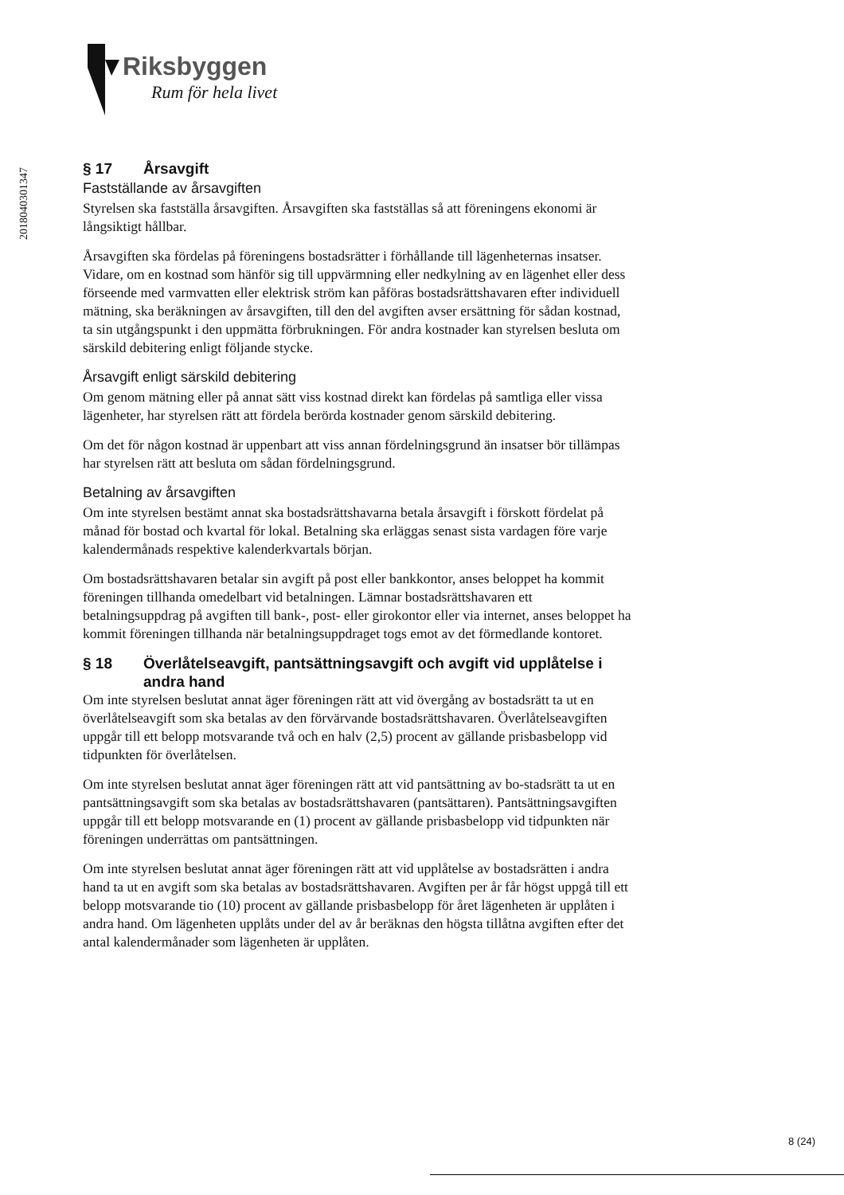Riksbyggen
Rum för hela livet
201804030134​7
§ 17 Årsavgift
Fastställande av årsavgiften
Styrelsen ska fastställa årsavgiften. Årsavgiften ska fastställas så att föreningens ekonomi är långsiktigt hållbar.
Årsavgiften ska fördelas på föreningens bostadsrätter i förhållande till lägenheternas insatser. Vidare, om en kostnad som hänför sig till uppvärmning eller nedkylning av en lägenhet eller dess förseende med varmvatten eller elektrisk ström kan påföras bostadsrättshavaren efter individuell mätning, ska beräkningen av årsavgiften, till den del avgiften avser ersättning för sådan kostnad, ta sin utgångspunkt i den uppmätta förbrukningen. För andra kostnader kan styrelsen besluta om särskild debitering enligt följande stycke.
Årsavgift enligt särskild debitering
Om genom mätning eller på annat sätt viss kostnad direkt kan fördelas på samtliga eller vissa lägenheter, har styrelsen rätt att fördela berörda kostnader genom särskild debitering.
Om det för någon kostnad är uppenbart att viss annan fördelningsgrund än insatser bör tillämpas har styrelsen rätt att besluta om sådan fördelningsgrund.
Betalning av årsavgiften
Om inte styrelsen bestämt annat ska bostadsrättshavarna betala årsavgift i förskott fördelat på månad för bostad och kvartal för lokal. Betalning ska erläggas senast sista vardagen före varje kalendermånads respektive kalenderkvartals början.
Om bostadsrättshavaren betalar sin avgift på post eller bankkontor, anses beloppet ha kommit föreningen tillhanda omedelbart vid betalningen. Lämnar bostadsrättshavaren ett betalningsuppdrag på avgiften till bank-, post- eller girokontor eller via internet, anses beloppet ha kommit föreningen tillhanda när betalningsuppdraget togs emot av det förmedlande kontoret.
§ 18 Överlåtelseavgift, pantsättningsavgift och avgift vid upplåtelse i andra hand
Om inte styrelsen beslutat annat äger föreningen rätt att vid övergång av bostadsrätt ta ut en överlåtelseavgift som ska betalas av den förvärvande bostadsrättshavaren. Överlåtelseavgiften uppgår till ett belopp motsvarande två och en halv (2,5) procent av gällande prisbasbelopp vid tidpunkten för överlåtelsen.
Om inte styrelsen beslutat annat äger föreningen rätt att vid pantsättning av bo-stadsrätt ta ut en pantsättningsavgift som ska betalas av bostadsrättshavaren (pantsättaren). Pantsättningsavgiften uppgår till ett belopp motsvarande en (1) procent av gällande prisbasbelopp vid tidpunkten när föreningen underrättas om pantsättningen.
Om inte styrelsen beslutat annat äger föreningen rätt att vid upplåtelse av bostadsrätten i andra hand ta ut en avgift som ska betalas av bostadsrättshavaren. Avgiften per år får högst uppgå till ett belopp motsvarande tio (10) procent av gällande prisbasbelopp för året lägenheten är upplåten i andra hand. Om lägenheten upplåts under del av år beräknas den högsta tillåtna avgiften efter det antal kalendermånader som lägenheten är upplåten.
8 (24)